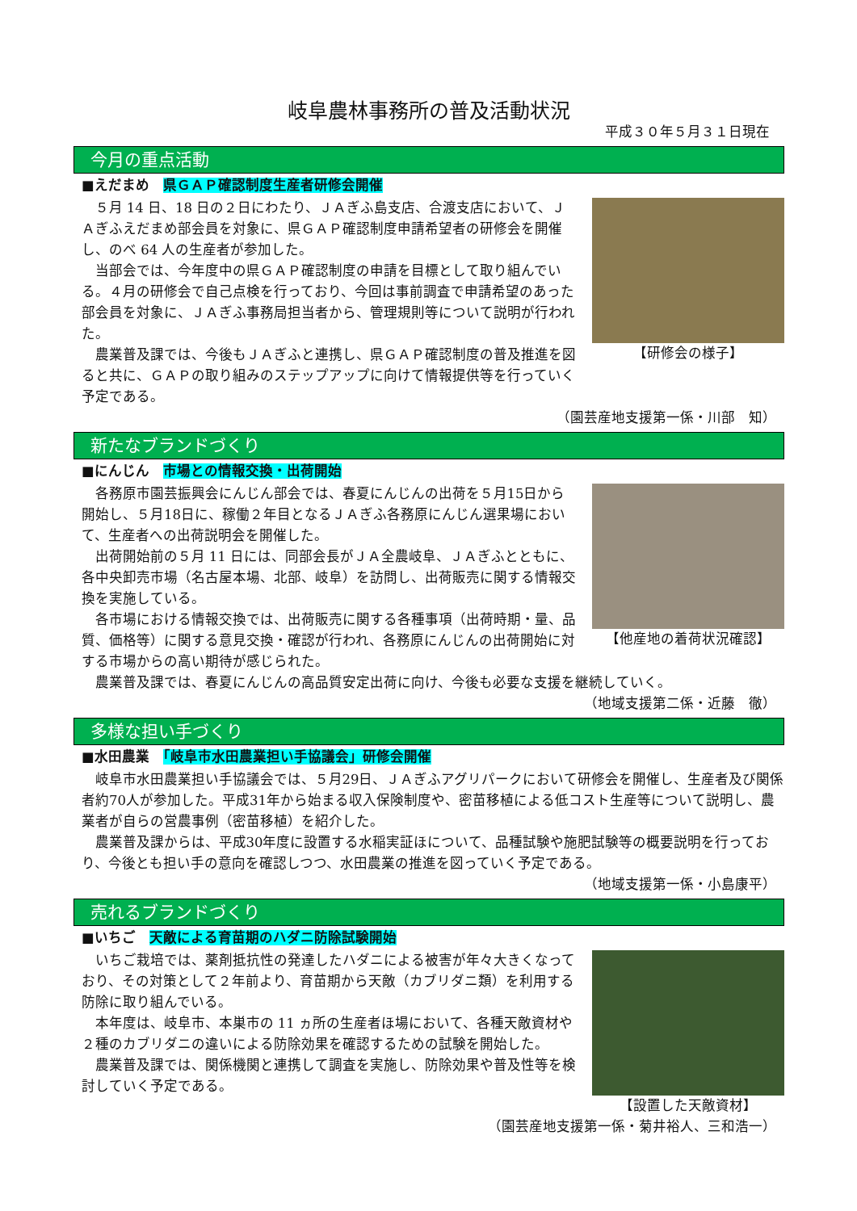岐阜農林事務所の普及活動状況
平成３０年５月３１日現在
今月の重点活動
■えだまめ　県ＧＡＰ確認制度生産者研修会開催
５月 14 日、18 日の２日にわたり、ＪＡぎふ島支店、合渡支店において、ＪＡぎふえだまめ部会員を対象に、県ＧＡＰ確認制度申請希望者の研修会を開催し、のべ 64 人の生産者が参加した。
当部会では、今年度中の県ＧＡＰ確認制度の申請を目標として取り組んでいる。４月の研修会で自己点検を行っており、今回は事前調査で申請希望のあった部会員を対象に、ＪＡぎふ事務局担当者から、管理規則等について説明が行われた。
農業普及課では、今後もＪＡぎふと連携し、県ＧＡＰ確認制度の普及推進を図ると共に、ＧＡＰの取り組みのステップアップに向けて情報提供等を行っていく予定である。
【研修会の様子】
（園芸産地支援第一係・川部　知）
新たなブランドづくり
■にんじん　市場との情報交換・出荷開始
各務原市園芸振興会にんじん部会では、春夏にんじんの出荷を５月15日から開始し、５月18日に、稼働２年目となるＪＡぎふ各務原にんじん選果場において、生産者への出荷説明会を開催した。
出荷開始前の５月 11 日には、同部会長がＪＡ全農岐阜、ＪＡぎふとともに、各中央卸売市場（名古屋本場、北部、岐阜）を訪問し、出荷販売に関する情報交換を実施している。
各市場における情報交換では、出荷販売に関する各種事項（出荷時期・量、品質、価格等）に関する意見交換・確認が行われ、各務原にんじんの出荷開始に対する市場からの高い期待が感じられた。
【他産地の着荷状況確認】
農業普及課では、春夏にんじんの高品質安定出荷に向け、今後も必要な支援を継続していく。
（地域支援第二係・近藤　徹）
多様な担い手づくり
■水田農業　「岐阜市水田農業担い手協議会」研修会開催
岐阜市水田農業担い手協議会では、５月29日、ＪＡぎふアグリパークにおいて研修会を開催し、生産者及び関係者約70人が参加した。平成31年から始まる収入保険制度や、密苗移植による低コスト生産等について説明し、農業者が自らの営農事例（密苗移植）を紹介した。
農業普及課からは、平成30年度に設置する水稲実証ほについて、品種試験や施肥試験等の概要説明を行っており、今後とも担い手の意向を確認しつつ、水田農業の推進を図っていく予定である。
（地域支援第一係・小島康平）
売れるブランドづくり
■いちご　天敵による育苗期のハダニ防除試験開始
いちご栽培では、薬剤抵抗性の発達したハダニによる被害が年々大きくなっており、その対策として２年前より、育苗期から天敵（カブリダニ類）を利用する防除に取り組んでいる。
本年度は、岐阜市、本巣市の 11 ヵ所の生産者ほ場において、各種天敵資材や２種のカブリダニの違いによる防除効果を確認するための試験を開始した。
農業普及課では、関係機関と連携して調査を実施し、防除効果や普及性等を検討していく予定である。
【設置した天敵資材】
（園芸産地支援第一係・菊井裕人、三和浩一）